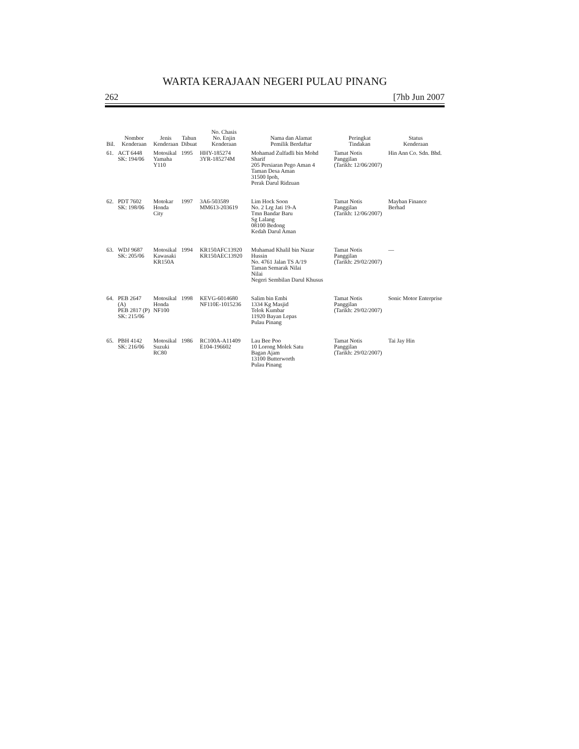WARTA KERAJAAN NEGERI PULAU PINANG
262 [7hb Jun 2007
| Bil. | Nombor Kenderaan | Jenis Kenderaan | Tahun Dibuat | No. Chasis No. Enjin Kenderaan | Nama dan Alamat Pemilik Berdaftar | Peringkat Tindakan | Status Kenderaan |
| --- | --- | --- | --- | --- | --- | --- | --- |
| 61. | ACT 6448 SK: 194/06 | Motosikal Yamaha Y110 | 1995 | HHY-185274 3YR-185274M | Mohamad Zulfadli bin Mohd Sharif 205 Persiaran Pego Aman 4 Taman Desa Aman 31500 Ipoh, Perak Darul Ridzuan | Tamat Notis Panggilan (Tarikh: 12/06/2007) | Hin Ann Co. Sdn. Bhd. |
| 62. | PDT 7602 SK: 198/06 | Motokar Honda City | 1997 | 3A6-503589 MM613-203619 | Lim Hock Soon No. 2 Lrg Jati 19-A Tmn Bandar Baru Sg Lalang 08100 Bedong Kedah Darul Aman | Tamat Notis Panggilan (Tarikh: 12/06/2007) | Mayban Finance Berhad |
| 63. | WDJ 9687 SK: 205/06 | Motosikal Kawasaki KR150A | 1994 | KR150AFC13920 KR150AEC13920 | Muhamad Khalil bin Nazar Hussin No. 4761 Jalan TS A/19 Taman Semarak Nilai Nilai Negeri Sembilan Darul Khusus | Tamat Notis Panggilan (Tarikh: 29/02/2007) | — |
| 64. | PEB 2647 (A) PEB 2817 (P) SK: 215/06 | Motosikal Honda NF100 | 1998 | KEVG-6014680 NF110E-1015236 | Salim bin Embi 1334 Kg Masjid Telok Kumbar 11920 Bayan Lepas Pulau Pinang | Tamat Notis Panggilan (Tarikh: 29/02/2007) | Sonic Motor Enterprise |
| 65. | PBH 4142 SK: 216/06 | Motosikal Suzuki RC80 | 1986 | RC100A-A11409 E104-196602 | Lau Bee Poo 10 Lorong Molek Satu Bagan Ajam 13100 Butterworth Pulau Pinang | Tamat Notis Panggilan (Tarikh: 29/02/2007) | Tai Jay Hin |